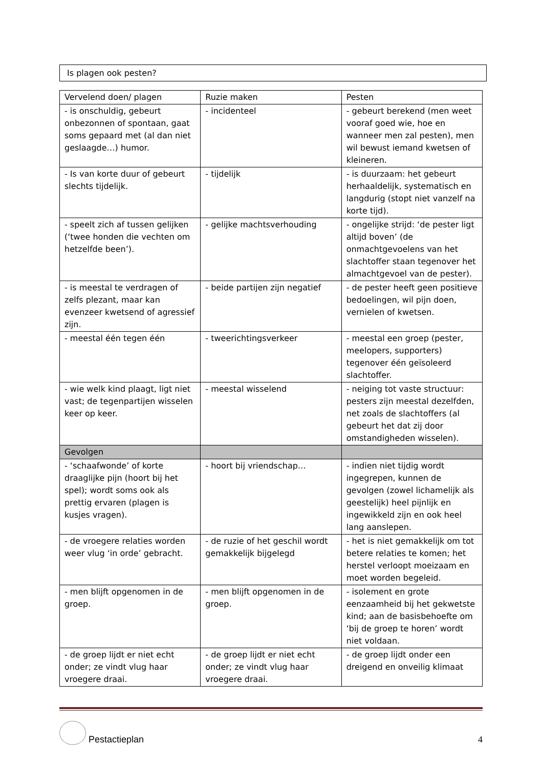Is plagen ook pesten?
| Vervelend doen/ plagen | Ruzie maken | Pesten |
| - is onschuldig, gebeurt onbezonnen of spontaan, gaat soms gepaard met (al dan niet geslaagde…) humor. | - incidenteel | - gebeurt berekend (men weet vooraf goed wie, hoe en wanneer men zal pesten), men wil bewust iemand kwetsen of kleineren. |
| - Is van korte duur of gebeurt slechts tijdelijk. | - tijdelijk | - is duurzaam: het gebeurt herhaaldelijk, systematisch en langdurig (stopt niet vanzelf na korte tijd). |
| - speelt zich af tussen gelijken (‘twee honden die vechten om hetzelfde been’). | - gelijke machtsverhouding | - ongelijke strijd: ‘de pester ligt altijd boven’ (de onmachtgevoelens van het slachtoffer staan tegenover het almachtgevoel van de pester). |
| - is meestal te verdragen of zelfs plezant, maar kan evenzeer kwetsend of agressief zijn. | - beide partijen zijn negatief | - de pester heeft geen positieve bedoelingen, wil pijn doen, vernielen of kwetsen. |
| - meestal één tegen één | - tweerichtingsverkeer | - meestal een groep (pester, meelopers, supporters) tegenover één geïsoleerd slachtoffer. |
| - wie welk kind plaagt, ligt niet vast; de tegenpartijen wisselen keer op keer. | - meestal wisselend | - neiging tot vaste structuur: pesters zijn meestal dezelfden, net zoals de slachtoffers (al gebeurt het dat zij door omstandigheden wisselen). |
| Gevolgen | | |
| - ‘schaafwonde’ of korte draaglijke pijn (hoort bij het spel); wordt soms ook als prettig ervaren (plagen is kusjes vragen). | - hoort bij vriendschap… | - indien niet tijdig wordt ingegrepen, kunnen de gevolgen (zowel lichamelijk als geestelijk) heel pijnlijk en ingewikkeld zijn en ook heel lang aanslepen. |
| - de vroegere relaties worden weer vlug ‘in orde’ gebracht. | - de ruzie of het geschil wordt gemakkelijk bijgelegd | - het is niet gemakkelijk om tot betere relaties te komen; het herstel verloopt moeizaam en moet worden begeleid. |
| - men blijft opgenomen in de groep. | - men blijft opgenomen in de groep. | - isolement en grote eenzaamheid bij het gekwetste kind; aan de basisbehoefte om ‘bij de groep te horen’ wordt niet voldaan. |
| - de groep lijdt er niet echt onder; ze vindt vlug haar vroegere draai. | - de groep lijdt er niet echt onder; ze vindt vlug haar vroegere draai. | - de groep lijdt onder een dreigend en onveilig klimaat |
Pestactieplan 4